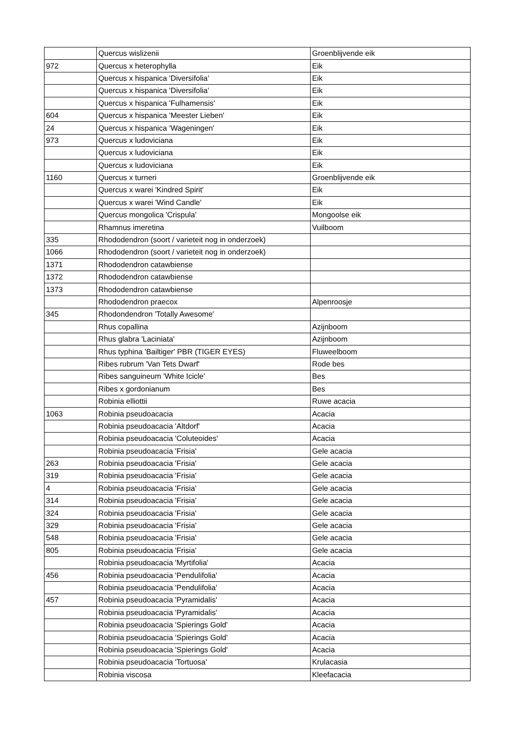| | Quercus wislizenii | Groenblijvende eik |
| 972 | Quercus x heterophylla | Eik |
| | Quercus x hispanica 'Diversifolia' | Eik |
| | Quercus x hispanica 'Diversifolia' | Eik |
| | Quercus x hispanica 'Fulhamensis' | Eik |
| 604 | Quercus x hispanica 'Meester Lieben' | Eik |
| 24 | Quercus x hispanica 'Wageningen' | Eik |
| 973 | Quercus x ludoviciana | Eik |
| | Quercus x ludoviciana | Eik |
| | Quercus x ludoviciana | Eik |
| 1160 | Quercus x turneri | Groenblijvende eik |
| | Quercus x warei 'Kindred Spirit' | Eik |
| | Quercus x warei 'Wind Candle' | Eik |
| | Quercus mongolica 'Crispula' | Mongoolse eik |
| | Rhamnus imeretina | Vuilboom |
| 335 | Rhododendron (soort / varieteit nog in onderzoek) | |
| 1066 | Rhododendron (soort / varieteit nog in onderzoek) | |
| 1371 | Rhododendron catawbiense | |
| 1372 | Rhododendron catawbiense | |
| 1373 | Rhododendron catawbiense | |
| | Rhododendron praecox | Alpenroosje |
| 345 | Rhodondendron 'Totally Awesome' | |
| | Rhus copallina | Azijnboom |
| | Rhus glabra 'Laciniata' | Azijnboom |
| | Rhus typhina 'Bailtiger' PBR (TIGER EYES) | Fluweelboom |
| | Ribes rubrum 'Van Tets Dwarf' | Rode bes |
| | Ribes sanguineum 'White Icicle' | Bes |
| | Ribes x gordonianum | Bes |
| | Robinia elliottii | Ruwe acacia |
| 1063 | Robinia pseudoacacia | Acacia |
| | Robinia pseudoacacia 'Altdorf' | Acacia |
| | Robinia pseudoacacia 'Coluteoides' | Acacia |
| | Robinia pseudoacacia 'Frisia' | Gele acacia |
| 263 | Robinia pseudoacacia 'Frisia' | Gele acacia |
| 319 | Robinia pseudoacacia 'Frisia' | Gele acacia |
| 4 | Robinia pseudoacacia 'Frisia' | Gele acacia |
| 314 | Robinia pseudoacacia 'Frisia' | Gele acacia |
| 324 | Robinia pseudoacacia 'Frisia' | Gele acacia |
| 329 | Robinia pseudoacacia 'Frisia' | Gele acacia |
| 548 | Robinia pseudoacacia 'Frisia' | Gele acacia |
| 805 | Robinia pseudoacacia 'Frisia' | Gele acacia |
| | Robinia pseudoacacia 'Myrtifolia' | Acacia |
| 456 | Robinia pseudoacacia 'Pendulifolia' | Acacia |
| | Robinia pseudoacacia 'Pendulifolia' | Acacia |
| 457 | Robinia pseudoacacia 'Pyramidalis' | Acacia |
| | Robinia pseudoacacia 'Pyramidalis' | Acacia |
| | Robinia pseudoacacia 'Spierings Gold' | Acacia |
| | Robinia pseudoacacia 'Spierings Gold' | Acacia |
| | Robinia pseudoacacia 'Spierings Gold' | Acacia |
| | Robinia pseudoacacia 'Tortuosa' | Krulacasia |
| | Robinia viscosa | Kleefacacia |